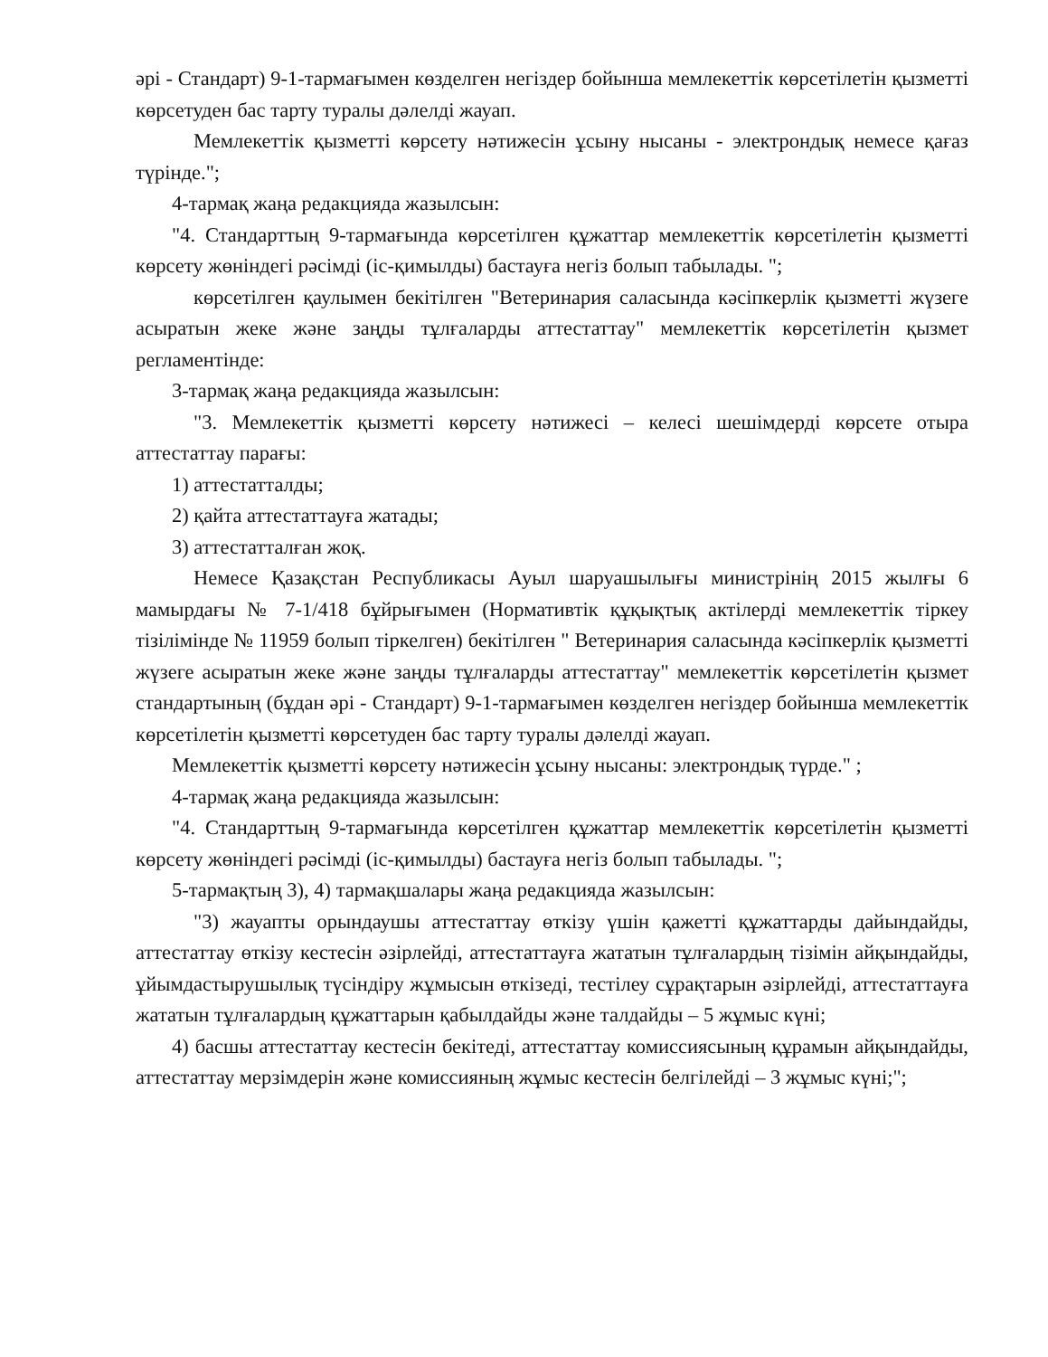әрі - Стандарт) 9-1-тармағымен көзделген негіздер бойынша мемлекеттік көрсетілетін қызметті көрсетуден бас тарту туралы дәлелді жауап.
Мемлекеттік қызметті көрсету нәтижесін ұсыну нысаны - электрондық немесе қағаз түрінде.";
4-тармақ жаңа редакцияда жазылсын:
"4. Стандарттың 9-тармағында көрсетілген құжаттар мемлекеттік көрсетілетін қызметті көрсету жөніндегі рәсімді (іс-қимылды) бастауға негіз болып табылады. ";
көрсетілген қаулымен бекітілген "Ветеринария саласында кәсіпкерлік қызметті жүзеге асыратын жеке және заңды тұлғаларды аттестаттау" мемлекеттік көрсетілетін қызмет регламентінде:
3-тармақ жаңа редакцияда жазылсын:
"3. Мемлекеттік қызметті көрсету нәтижесі – келесі шешімдерді көрсете отыра аттестаттау парағы:
1) аттестатталды;
2) қайта аттестаттауға жатады;
3) аттестатталған жоқ.
Немесе Қазақстан Республикасы Ауыл шаруашылығы министрінің 2015 жылғы 6 мамырдағы № 7-1/418 бұйрығымен (Нормативтік құқықтық актілерді мемлекеттік тіркеу тізілімінде № 11959 болып тіркелген) бекітілген " Ветеринария саласында кәсіпкерлік қызметті жүзеге асыратын жеке және заңды тұлғаларды аттестаттау" мемлекеттік көрсетілетін қызмет стандартының (бұдан әрі - Стандарт) 9-1-тармағымен көзделген негіздер бойынша мемлекеттік көрсетілетін қызметті көрсетуден бас тарту туралы дәлелді жауап.
Мемлекеттік қызметті көрсету нәтижесін ұсыну нысаны: электрондық түрде." ;
4-тармақ жаңа редакцияда жазылсын:
"4. Стандарттың 9-тармағында көрсетілген құжаттар мемлекеттік көрсетілетін қызметті көрсету жөніндегі рәсімді (іс-қимылды) бастауға негіз болып табылады. ";
5-тармақтың 3), 4) тармақшалары жаңа редакцияда жазылсын:
"3) жауапты орындаушы аттестаттау өткізу үшін қажетті құжаттарды дайындайды, аттестаттау өткізу кестесін әзірлейді, аттестаттауға жататын тұлғалардың тізімін айқындайды, ұйымдастырушылық түсіндіру жұмысын өткізеді, тестілеу сұрақтарын әзірлейді, аттестаттауға жататын тұлғалардың құжаттарын қабылдайды және талдайды – 5 жұмыс күні;
4) басшы аттестаттау кестесін бекітеді, аттестаттау комиссиясының құрамын айқындайды, аттестаттау мерзімдерін және комиссияның жұмыс кестесін белгілейді – 3 жұмыс күні;";